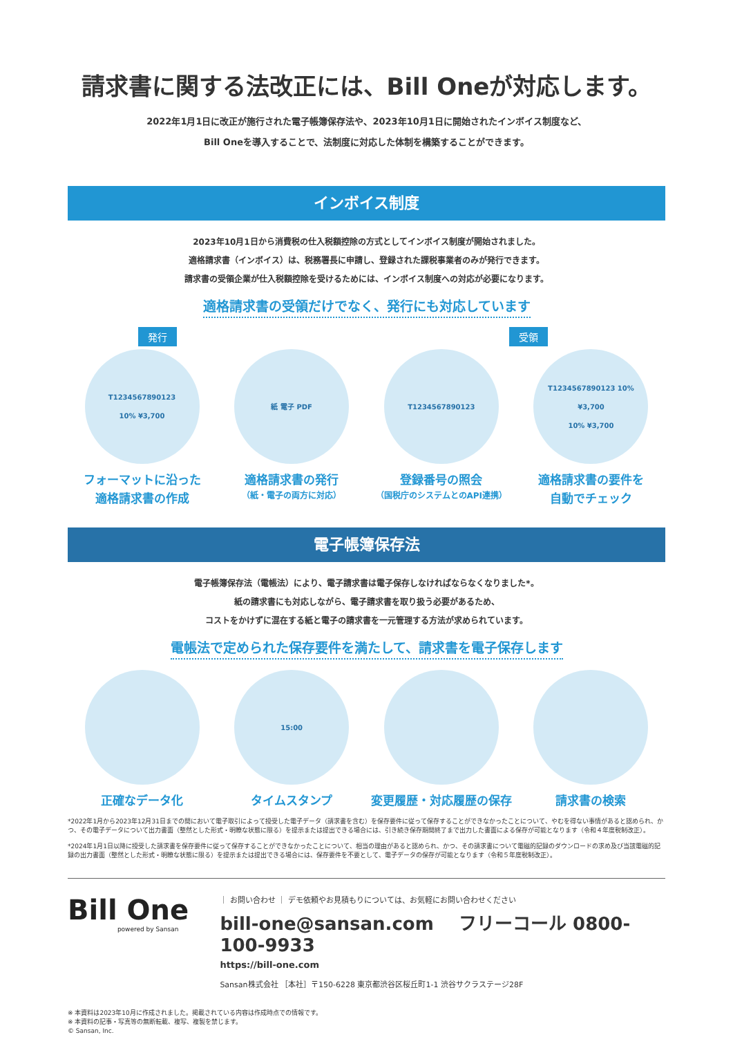請求書に関する法改正には、Bill Oneが対応します。
2022年1月1日に改正が施行された電子帳簿保存法や、2023年10月1日に開始されたインボイス制度など、
Bill Oneを導入することで、法制度に対応した体制を構築することができます。
インボイス制度
2023年10月1日から消費税の仕入税額控除の方式としてインボイス制度が開始されました。
適格請求書（インボイス）は、税務署長に申請し、登録された課税事業者のみが発行できます。
請求書の受領企業が仕入税額控除を受けるためには、インボイス制度への対応が必要になります。
適格請求書の受領だけでなく、発行にも対応しています
発行 受領
T1234567890123
10% ¥3,700
フォーマットに沿った
適格請求書の作成
紙 電子 PDF
適格請求書の発行
（紙・電子の両方に対応）
T1234567890123
登録番号の照会
（国税庁のシステムとのAPI連携）
T1234567890123 10% ¥3,700
10% ¥3,700
適格請求書の要件を
自動でチェック
電子帳簿保存法
電子帳簿保存法（電帳法）により、電子請求書は電子保存しなければならなくなりました*。
紙の請求書にも対応しながら、電子請求書を取り扱う必要があるため、
コストをかけずに混在する紙と電子の請求書を一元管理する方法が求められています。
電帳法で定められた保存要件を満たして、請求書を電子保存します
正確なデータ化
15:00
タイムスタンプ
変更履歴・対応履歴の保存 請求書の検索
*2022年1月から2023年12月31日までの間において電子取引によって授受した電子データ（請求書を含む）を保存要件に従って保存することができなかったことについて、やむを得ない事情があると認められ、かつ、その電子データについて出力書面（整然とした形式・明瞭な状態に限る）を提示または提出できる場合には、引き続き保存期間終了まで出力した書面による保存が可能となります（令和４年度税制改正）。
*2024年1月1日以降に授受した請求書を保存要件に従って保存することができなかったことについて、相当の理由があると認められ、かつ、その請求書について電磁的記録のダウンロードの求め及び当該電磁的記録の出力書面（整然とした形式・明瞭な状態に限る）を提示または提出できる場合には、保存要件を不要として、電子データの保存が可能となります（令和５年度税制改正）。
Bill One
powered by Sansan
｜ お問い合わせ ｜ デモ依頼やお見積もりについては、お気軽にお問い合わせください
bill-one@sansan.com フリーコール 0800-100-9933
https://bill-one.com
Sansan株式会社 ［本社］〒150-6228 東京都渋谷区桜丘町1-1 渋谷サクラステージ28F
※ 本資料は2023年10月に作成されました。掲載されている内容は作成時点での情報です。
※ 本資料の記事・写真等の無断転載、複写、複製を禁じます。
© Sansan, Inc.